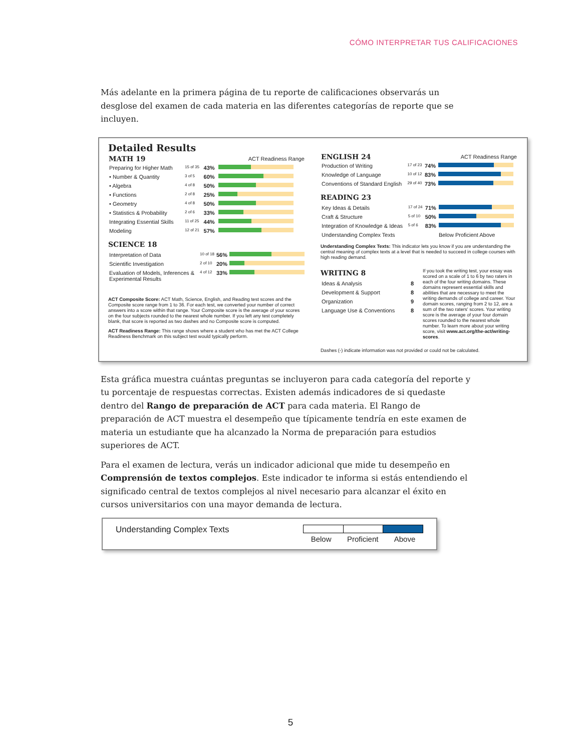CÓMO INTERPRETAR TUS CALIFICACIONES
Más adelante en la primera página de tu reporte de calificaciones observarás un desglose del examen de cada materia en las diferentes categorías de reporte que se incluyen.
Detailed Results
| MATH 19 | | | ACT Readiness Range |
| Preparing for Higher Math | 15 of 35 | 43% | |
| • Number & Quantity | 3 of 5 | 60% | |
| • Algebra | 4 of 8 | 50% | |
| • Functions | 2 of 8 | 25% | |
| • Geometry | 4 of 8 | 50% | |
| • Statistics & Probability | 2 of 6 | 33% | |
| Integrating Essential Skills | 11 of 25 | 44% | |
| Modeling | 12 of 21 | 57% | |
SCIENCE 18
| Interpretation of Data | 10 of 18 | 56% | |
| Scientific Investigation | 2 of 10 | 20% | |
| Evaluation of Models, Inferences & Experimental Results | 4 of 12 | 33% | |
ACT Composite Score: ACT Math, Science, English, and Reading test scores and the Composite score range from 1 to 36. For each test, we converted your number of correct answers into a score within that range. Your Composite score is the average of your scores on the four subjects rounded to the nearest whole number. If you left any test completely blank, that score is reported as two dashes and no Composite score is computed.
ACT Readiness Range: This range shows where a student who has met the ACT College Readiness Benchmark on this subject test would typically perform.
| ENGLISH 24 | | | ACT Readiness Range |
| Production of Writing | 17 of 23 | 74% | |
| Knowledge of Language | 10 of 12 | 83% | |
| Conventions of Standard English | 29 of 40 | 73% | |
READING 23
| Key Ideas & Details | 17 of 24 | 71% | |
| Craft & Structure | 5 of 10 | 50% | |
| Integration of Knowledge & Ideas | 5 of 6 | 83% | |
| Understanding Complex Texts | | | Below Proficient Above |
Understanding Complex Texts: This indicator lets you know if you are understanding the central meaning of complex texts at a level that is needed to succeed in college courses with high reading demand.
WRITING 8
| Ideas & Analysis | 8 |
| Development & Support | 8 |
| Organization | 9 |
| Language Use & Conventions | 8 |
If you took the writing test, your essay was scored on a scale of 1 to 6 by two raters in each of the four writing domains. These domains represent essential skills and abilities that are necessary to meet the writing demands of college and career. Your domain scores, ranging from 2 to 12, are a sum of the two raters' scores. Your writing score is the average of your four domain scores rounded to the nearest whole number. To learn more about your writing score, visit www.act.org/the-act/writing-scores.
Dashes (-) indicate information was not provided or could not be calculated.
Esta gráfica muestra cuántas preguntas se incluyeron para cada categoría del reporte y tu porcentaje de respuestas correctas. Existen además indicadores de si quedaste dentro del Rango de preparación de ACT para cada materia. El Rango de preparación de ACT muestra el desempeño que típicamente tendría en este examen de materia un estudiante que ha alcanzado la Norma de preparación para estudios superiores de ACT.
Para el examen de lectura, verás un indicador adicional que mide tu desempeño en Comprensión de textos complejos. Este indicador te informa si estás entendiendo el significado central de textos complejos al nivel necesario para alcanzar el éxito en cursos universitarios con una mayor demanda de lectura.
Understanding Complex Texts
Below Proficient Above
5